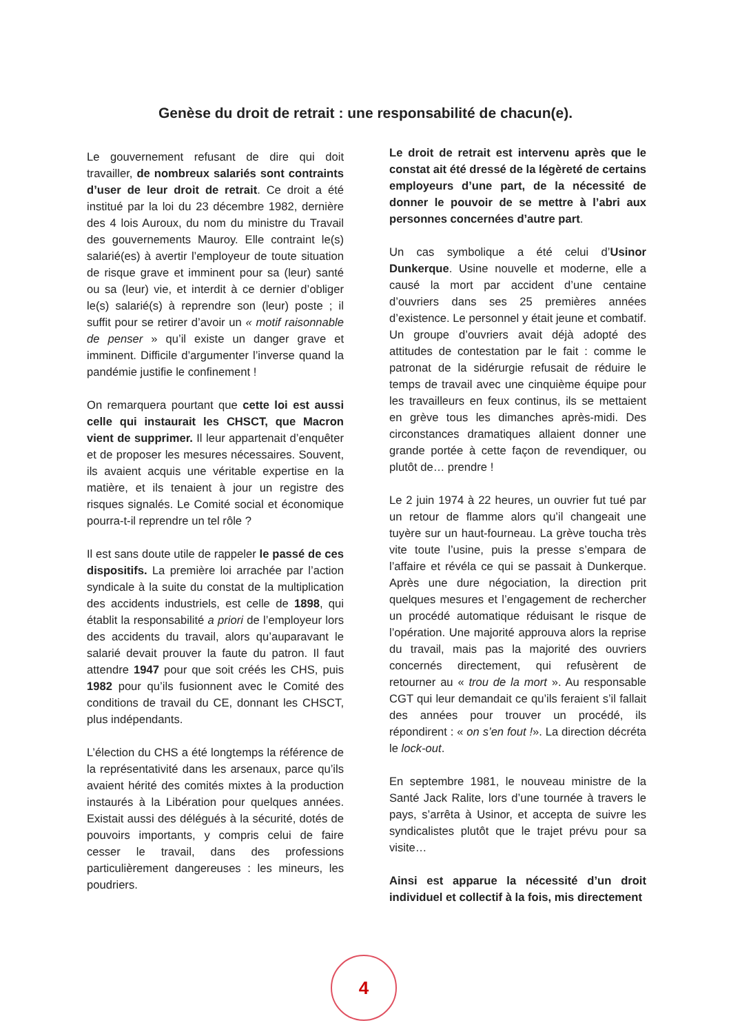Genèse du droit de retrait : une responsabilité de chacun(e).
Le gouvernement refusant de dire qui doit travailler, de nombreux salariés sont contraints d’user de leur droit de retrait. Ce droit a été institué par la loi du 23 décembre 1982, dernière des 4 lois Auroux, du nom du ministre du Travail des gouvernements Mauroy. Elle contraint le(s) salarié(es) à avertir l’employeur de toute situation de risque grave et imminent pour sa (leur) santé ou sa (leur) vie, et interdit à ce dernier d’obliger le(s) salarié(s) à reprendre son (leur) poste ; il suffit pour se retirer d’avoir un « motif raisonnable de penser » qu’il existe un danger grave et imminent. Difficile d’argumenter l’inverse quand la pandémie justifie le confinement !
On remarquera pourtant que cette loi est aussi celle qui instaurait les CHSCT, que Macron vient de supprimer. Il leur appartenait d’enquêter et de proposer les mesures nécessaires. Souvent, ils avaient acquis une véritable expertise en la matière, et ils tenaient à jour un registre des risques signalés. Le Comité social et économique pourra-t-il reprendre un tel rôle ?
Il est sans doute utile de rappeler le passé de ces dispositifs. La première loi arrachée par l’action syndicale à la suite du constat de la multiplication des accidents industriels, est celle de 1898, qui établit la responsabilité a priori de l’employeur lors des accidents du travail, alors qu’auparavant le salarié devait prouver la faute du patron. Il faut attendre 1947 pour que soit créés les CHS, puis 1982 pour qu’ils fusionnent avec le Comité des conditions de travail du CE, donnant les CHSCT, plus indépendants.
L’élection du CHS a été longtemps la référence de la représentativité dans les arsenaux, parce qu’ils avaient hérité des comités mixtes à la production instaurés à la Libération pour quelques années. Existait aussi des délégués à la sécurité, dotés de pouvoirs importants, y compris celui de faire cesser le travail, dans des professions particulièrement dangereuses : les mineurs, les poudriers.
Le droit de retrait est intervenu après que le constat ait été dressé de la légèreté de certains employeurs d’une part, de la nécessité de donner le pouvoir de se mettre à l’abri aux personnes concernées d’autre part.
Un cas symbolique a été celui d’Usinor Dunkerque. Usine nouvelle et moderne, elle a causé la mort par accident d’une centaine d’ouvriers dans ses 25 premières années d’existence. Le personnel y était jeune et combatif. Un groupe d’ouvriers avait déjà adopté des attitudes de contestation par le fait : comme le patronat de la sidérurgie refusait de réduire le temps de travail avec une cinquième équipe pour les travailleurs en feux continus, ils se mettaient en grève tous les dimanches après-midi. Des circonstances dramatiques allaient donner une grande portée à cette façon de revendiquer, ou plutôt de… prendre !
Le 2 juin 1974 à 22 heures, un ouvrier fut tué par un retour de flamme alors qu’il changeait une tuyère sur un haut-fourneau. La grève toucha très vite toute l’usine, puis la presse s’empara de l’affaire et révéla ce qui se passait à Dunkerque. Après une dure négociation, la direction prit quelques mesures et l’engagement de rechercher un procédé automatique réduisant le risque de l’opération. Une majorité approuva alors la reprise du travail, mais pas la majorité des ouvriers concernés directement, qui refusèrent de retourner au « trou de la mort ». Au responsable CGT qui leur demandait ce qu’ils feraient s’il fallait des années pour trouver un procédé, ils répondirent : « on s’en fout !». La direction décréta le lock-out.
En septembre 1981, le nouveau ministre de la Santé Jack Ralite, lors d’une tournée à travers le pays, s’arrêta à Usinor, et accepta de suivre les syndicalistes plutôt que le trajet prévu pour sa visite…
Ainsi est apparue la nécessité d’un droit individuel et collectif à la fois, mis directement
4